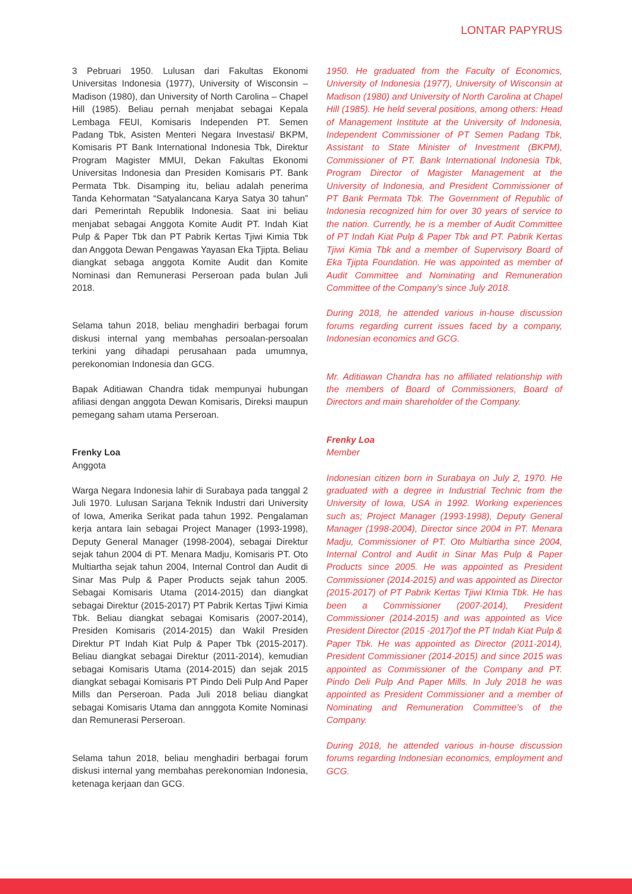LONTAR PAPYRUS
3 Pebruari 1950. Lulusan dari Fakultas Ekonomi Universitas Indonesia (1977), University of Wisconsin – Madison (1980), dan University of North Carolina – Chapel Hill (1985). Beliau pernah menjabat sebagai Kepala Lembaga FEUI, Komisaris Independen PT. Semen Padang Tbk, Asisten Menteri Negara Investasi/ BKPM, Komisaris PT Bank International Indonesia Tbk, Direktur Program Magister MMUI, Dekan Fakultas Ekonomi Universitas Indonesia dan Presiden Komisaris PT. Bank Permata Tbk. Disamping itu, beliau adalah penerima Tanda Kehormatan “Satyalancana Karya Satya 30 tahun” dari Pemerintah Republik Indonesia. Saat ini beliau menjabat sebagai Anggota Komite Audit PT. Indah Kiat Pulp & Paper Tbk dan PT Pabrik Kertas Tjiwi Kimia Tbk dan Anggota Dewan Pengawas Yayasan Eka Tjipta. Beliau diangkat sebaga anggota Komite Audit dan Komite Nominasi dan Remunerasi Perseroan pada bulan Juli 2018.
Selama tahun 2018, beliau menghadiri berbagai forum diskusi internal yang membahas persoalan-persoalan terkini yang dihadapi perusahaan pada umumnya, perekonomian Indonesia dan GCG.
Bapak Aditiawan Chandra tidak mempunyai hubungan afiliasi dengan anggota Dewan Komisaris, Direksi maupun pemegang saham utama Perseroan.
Frenky Loa
Anggota
Warga Negara Indonesia lahir di Surabaya pada tanggal 2 Juli 1970. Lulusan Sarjana Teknik Industri dari University of Iowa, Amerika Serikat pada tahun 1992. Pengalaman kerja antara lain sebagai Project Manager (1993-1998), Deputy General Manager (1998-2004), sebagai Direktur sejak tahun 2004 di PT. Menara Madju, Komisaris PT. Oto Multiartha sejak tahun 2004, Internal Control dan Audit di Sinar Mas Pulp & Paper Products sejak tahun 2005. Sebagai Komisaris Utama (2014-2015) dan diangkat sebagai Direktur (2015-2017) PT Pabrik Kertas Tjiwi Kimia Tbk. Beliau diangkat sebagai Komisaris (2007-2014), Presiden Komisaris (2014-2015) dan Wakil Presiden Direktur PT Indah Kiat Pulp & Paper Tbk (2015-2017). Beliau diangkat sebagai Direktur (2011-2014), kemudian sebagai Komisaris Utama (2014-2015) dan sejak 2015 diangkat sebagai Komisaris PT Pindo Deli Pulp And Paper Mills dan Perseroan. Pada Juli 2018 beliau diangkat sebagai Komisaris Utama dan annggota Komite Nominasi dan Remunerasi Perseroan.
Selama tahun 2018, beliau menghadiri berbagai forum diskusi internal yang membahas perekonomian Indonesia, ketenaga kerjaan dan GCG.
1950. He graduated from the Faculty of Economics, University of Indonesia (1977), University of Wisconsin at Madison (1980) and University of North Carolina at Chapel Hill (1985). He held several positions, among others: Head of Management Institute at the University of Indonesia, Independent Commissioner of PT Semen Padang Tbk, Assistant to State Minister of Investment (BKPM), Commissioner of PT. Bank International Indonesia Tbk, Program Director of Magister Management at the University of Indonesia, and President Commissioner of PT Bank Permata Tbk. The Government of Republic of Indonesia recognized him for over 30 years of service to the nation. Currently, he is a member of Audit Committee of PT Indah Kiat Pulp & Paper Tbk and PT. Pabrik Kertas Tjiwi Kimia Tbk and a member of Supervisory Board of Eka Tjipta Foundation. He was appointed as member of Audit Committee and Nominating and Remuneration Committee of the Company’s since July 2018.
During 2018, he attended various in-house discussion forums regarding current issues faced by a company, Indonesian economics and GCG.
Mr. Aditiawan Chandra has no affiliated relationship with the members of Board of Commissioners, Board of Directors and main shareholder of the Company.
Frenky Loa
Member
Indonesian citizen born in Surabaya on July 2, 1970. He graduated with a degree in Industrial Technic from the University of Iowa, USA in 1992. Working experiences such as; Project Manager (1993-1998), Deputy General Manager (1998-2004), Director since 2004 in PT. Menara Madju, Commissioner of PT. Oto Multiartha since 2004, Internal Control and Audit in Sinar Mas Pulp & Paper Products since 2005. He was appointed as President Commissioner (2014-2015) and was appointed as Director (2015-2017) of PT Pabrik Kertas Tjiwi KImia Tbk. He has been a Commissioner (2007-2014), President Commissioner (2014-2015) and was appointed as Vice President Director (2015 -2017)of the PT Indah Kiat Pulp & Paper Tbk. He was appointed as Director (2011-2014), President Commissioner (2014-2015) and since 2015 was appointed as Commissioner of the Company and PT. Pindo Deli Pulp And Paper Mills. In July 2018 he was appointed as President Commissioner and a member of Nominating and Remuneration Committee’s of the Company.
During 2018, he attended various in-house discussion forums regarding Indonesian economics, employment and GCG.